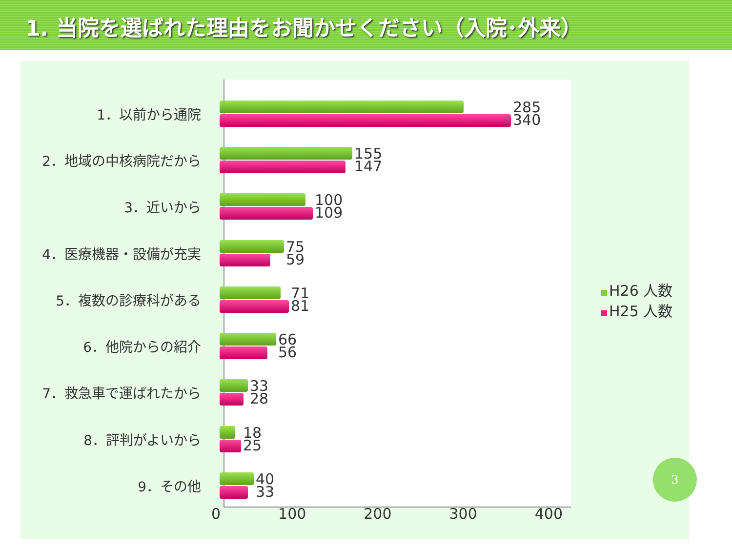1. 当院を選ばれた理由をお聞かせください（入院･外来）
1．以前から通院
285
340
2．地域の中核病院だから
155
147
3．近いから
100
109
4．医療機器・設備が充実
75
59
5．複数の診療科がある
71
81
6．他院からの紹介
66
56
7．救急車で運ばれたから
33
28
8．評判がよいから
18
25
9．その他
40
33
0 100 200 300 400
H26 人数
H25 人数
3